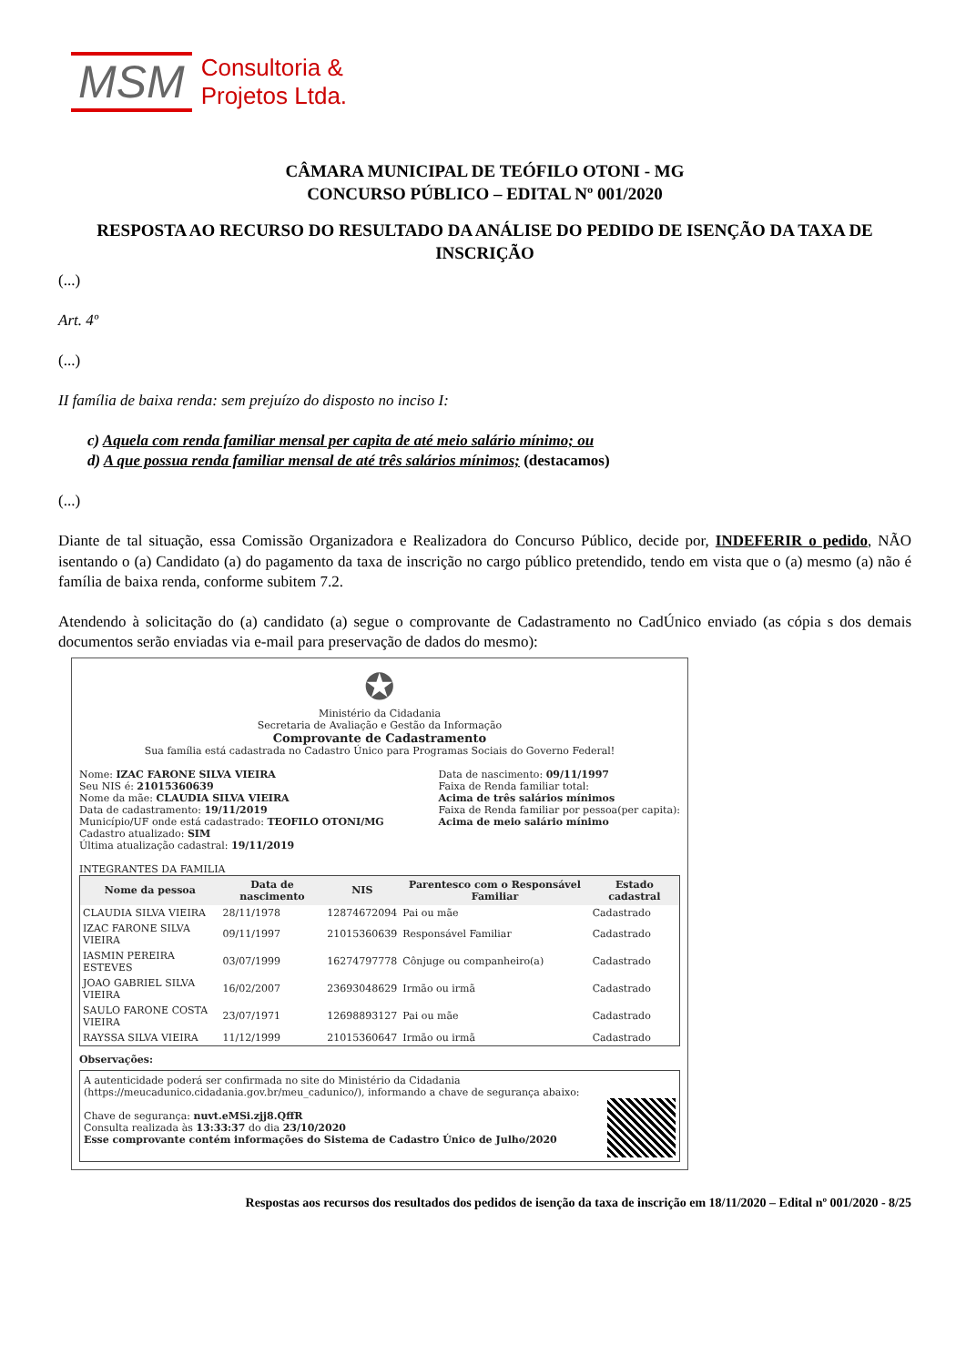MSM
Consultoria &
Projetos Ltda.
CÂMARA MUNICIPAL DE TEÓFILO OTONI - MG
CONCURSO PÚBLICO – EDITAL Nº 001/2020
RESPOSTA AO RECURSO DO RESULTADO DA ANÁLISE DO PEDIDO DE ISENÇÃO DA TAXA DE INSCRIÇÃO
(...)
Art. 4º
(...)
II família de baixa renda: sem prejuízo do disposto no inciso I:
c) Aquela com renda familiar mensal per capita de até meio salário mínimo; ou
d) A que possua renda familiar mensal de até três salários mínimos; (destacamos)
(...)
Diante de tal situação, essa Comissão Organizadora e Realizadora do Concurso Público, decide por, INDEFERIR o pedido, NÃO isentando o (a) Candidato (a) do pagamento da taxa de inscrição no cargo público pretendido, tendo em vista que o (a) mesmo (a) não é família de baixa renda, conforme subitem 7.2.
Atendendo à solicitação do (a) candidato (a) segue o comprovante de Cadastramento no CadÚnico enviado (as cópia s dos demais documentos serão enviadas via e-mail para preservação de dados do mesmo):
✪
Ministério da Cidadania
Secretaria de Avaliação e Gestão da Informação
Comprovante de Cadastramento
Sua família está cadastrada no Cadastro Único para Programas Sociais do Governo Federal!
Nome: IZAC FARONE SILVA VIEIRA
Seu NIS é: 21015360639
Nome da mãe: CLAUDIA SILVA VIEIRA
Data de cadastramento: 19/11/2019
Município/UF onde está cadastrado: TEOFILO OTONI/MG
Cadastro atualizado: SIM
Última atualização cadastral: 19/11/2019
Data de nascimento: 09/11/1997
Faixa de Renda familiar total:
Acima de três salários mínimos
Faixa de Renda familiar por pessoa(per capita):
Acima de meio salário mínimo
INTEGRANTES DA FAMILIA
| Nome da pessoa | Data de nascimento | NIS | Parentesco com o Responsável Familiar | Estado cadastral |
| --- | --- | --- | --- | --- |
| CLAUDIA SILVA VIEIRA | 28/11/1978 | 12874672094 | Pai ou mãe | Cadastrado |
| IZAC FARONE SILVA VIEIRA | 09/11/1997 | 21015360639 | Responsável Familiar | Cadastrado |
| IASMIN PEREIRA ESTEVES | 03/07/1999 | 16274797778 | Cônjuge ou companheiro(a) | Cadastrado |
| JOAO GABRIEL SILVA VIEIRA | 16/02/2007 | 23693048629 | Irmão ou irmã | Cadastrado |
| SAULO FARONE COSTA VIEIRA | 23/07/1971 | 12698893127 | Pai ou mãe | Cadastrado |
| RAYSSA SILVA VIEIRA | 11/12/1999 | 21015360647 | Irmão ou irmã | Cadastrado |
Observações:
A autenticidade poderá ser confirmada no site do Ministério da Cidadania (https://meucadunico.cidadania.gov.br/meu_cadunico/), informando a chave de segurança abaixo:
Chave de segurança: nuvt.eMSi.zjj8.QffR
Consulta realizada às 13:33:37 do dia 23/10/2020
Esse comprovante contém informações do Sistema de Cadastro Único de Julho/2020
Respostas aos recursos dos resultados dos pedidos de isenção da taxa de inscrição em 18/11/2020 – Edital nº 001/2020 - 8/25